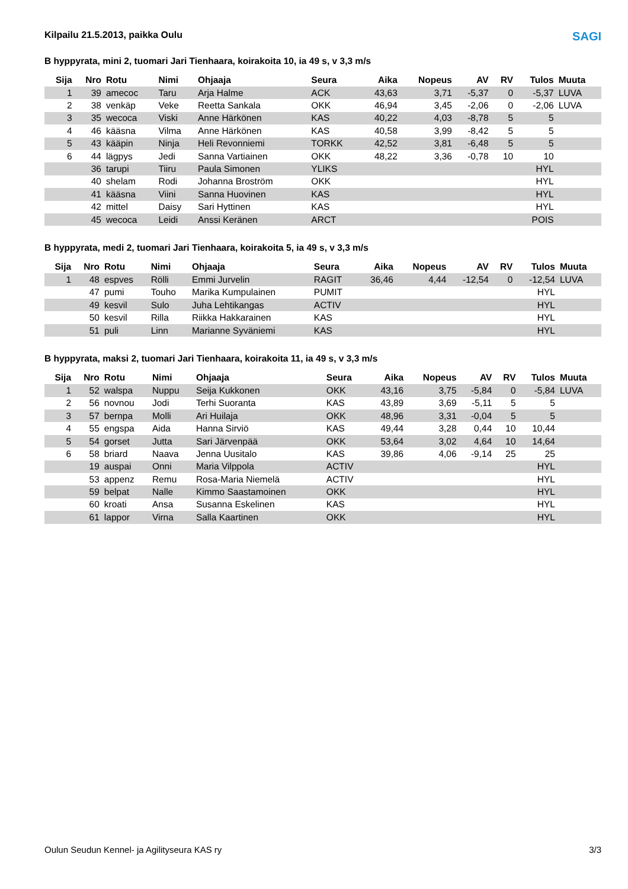SAGI
Kilpailu 21.5.2013, paikka Oulu
B hyppyrata, mini 2, tuomari Jari Tienhaara, koirakoita 10, ia 49 s, v 3,3 m/s
| Sija | Nro | Rotu | Nimi | Ohjaaja | Seura | Aika | Nopeus | AV | RV | Tulos | Muuta |
| --- | --- | --- | --- | --- | --- | --- | --- | --- | --- | --- | --- |
| 1 | 39 | amecoc | Taru | Arja Halme | ACK | 43,63 | 3,71 | -5,37 | 0 | -5,37 | LUVA |
| 2 | 38 | venkäp | Veke | Reetta Sankala | OKK | 46,94 | 3,45 | -2,06 | 0 | -2,06 | LUVA |
| 3 | 35 | wecoca | Viski | Anne Härkönen | KAS | 40,22 | 4,03 | -8,78 | 5 | 5 | |
| 4 | 46 | kääsna | Vilma | Anne Härkönen | KAS | 40,58 | 3,99 | -8,42 | 5 | 5 | |
| 5 | 43 | kääpin | Ninja | Heli Revonniemi | TORKK | 42,52 | 3,81 | -6,48 | 5 | 5 | |
| 6 | 44 | lägpys | Jedi | Sanna Vartiainen | OKK | 48,22 | 3,36 | -0,78 | 10 | 10 | |
| | 36 | tarupi | Tiiru | Paula Simonen | YLIKS | | | | | HYL | |
| | 40 | shelam | Rodi | Johanna Broström | OKK | | | | | HYL | |
| | 41 | kääsna | Viini | Sanna Huovinen | KAS | | | | | HYL | |
| | 42 | mittel | Daisy | Sari Hyttinen | KAS | | | | | HYL | |
| | 45 | wecoca | Leidi | Anssi Keränen | ARCT | | | | | POIS | |
B hyppyrata, medi 2, tuomari Jari Tienhaara, koirakoita 5, ia 49 s, v 3,3 m/s
| Sija | Nro | Rotu | Nimi | Ohjaaja | Seura | Aika | Nopeus | AV | RV | Tulos | Muuta |
| --- | --- | --- | --- | --- | --- | --- | --- | --- | --- | --- | --- |
| 1 | 48 | espves | Rölli | Emmi Jurvelin | RAGIT | 36,46 | 4,44 | -12,54 | 0 | -12,54 | LUVA |
| | 47 | pumi | Touho | Marika Kumpulainen | PUMIT | | | | | HYL | |
| | 49 | kesvil | Sulo | Juha Lehtikangas | ACTIV | | | | | HYL | |
| | 50 | kesvil | Rilla | Riikka Hakkarainen | KAS | | | | | HYL | |
| | 51 | puli | Linn | Marianne Syväniemi | KAS | | | | | HYL | |
B hyppyrata, maksi 2, tuomari Jari Tienhaara, koirakoita 11, ia 49 s, v 3,3 m/s
| Sija | Nro | Rotu | Nimi | Ohjaaja | Seura | Aika | Nopeus | AV | RV | Tulos | Muuta |
| --- | --- | --- | --- | --- | --- | --- | --- | --- | --- | --- | --- |
| 1 | 52 | walspa | Nuppu | Seija Kukkonen | OKK | 43,16 | 3,75 | -5,84 | 0 | -5,84 | LUVA |
| 2 | 56 | novnou | Jodi | Terhi Suoranta | KAS | 43,89 | 3,69 | -5,11 | 5 | 5 | |
| 3 | 57 | bernpa | Molli | Ari Huilaja | OKK | 48,96 | 3,31 | -0,04 | 5 | 5 | |
| 4 | 55 | engspa | Aida | Hanna Sirviö | KAS | 49,44 | 3,28 | 0,44 | 10 | 10,44 | |
| 5 | 54 | gorset | Jutta | Sari Järvenpää | OKK | 53,64 | 3,02 | 4,64 | 10 | 14,64 | |
| 6 | 58 | briard | Naava | Jenna Uusitalo | KAS | 39,86 | 4,06 | -9,14 | 25 | 25 | |
| | 19 | auspai | Onni | Maria Vilppola | ACTIV | | | | | HYL | |
| | 53 | appenz | Remu | Rosa-Maria Niemelä | ACTIV | | | | | HYL | |
| | 59 | belpat | Nalle | Kimmo Saastamoinen | OKK | | | | | HYL | |
| | 60 | kroati | Ansa | Susanna Eskelinen | KAS | | | | | HYL | |
| | 61 | lappor | Virna | Salla Kaartinen | OKK | | | | | HYL | |
Oulun Seudun Kennel- ja Agilityseura KAS ry 3/3